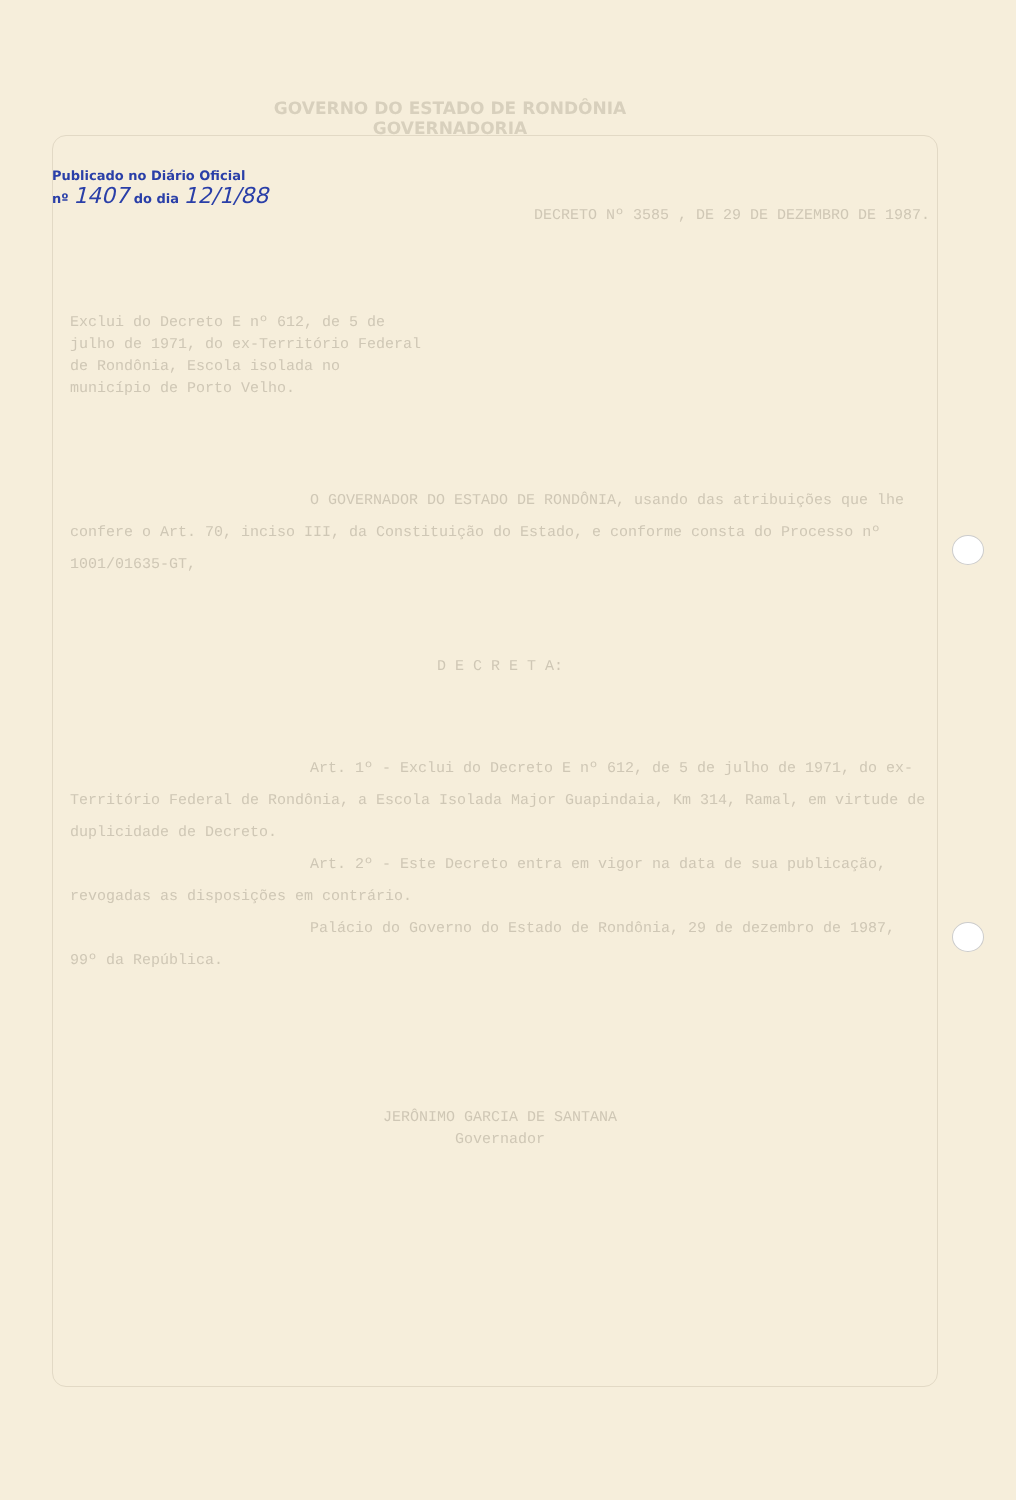GOVERNO DO ESTADO DE RONDÔNIA
GOVERNADORIA
Publicado no Diário Oficial
nº 1407 do dia 12/1/88
DECRETO Nº 3585 , DE 29 DE DEZEMBRO DE 1987.
Exclui do Decreto E nº 612, de 5 de julho de 1971, do ex-Território Federal de Rondônia, Escola isolada no município de Porto Velho.
O GOVERNADOR DO ESTADO DE RONDÔNIA, usando das atribuições que lhe confere o Art. 70, inciso III, da Constituição do Estado, e conforme consta do Processo nº 1001/01635-GT,
D E C R E T A:
Art. 1º - Exclui do Decreto E nº 612, de 5 de julho de 1971, do ex-Território Federal de Rondônia, a Escola Isolada Major Guapindaia, Km 314, Ramal, em virtude de duplicidade de Decreto.
Art. 2º - Este Decreto entra em vigor na data de sua publicação, revogadas as disposições em contrário.
Palácio do Governo do Estado de Rondônia, 29 de dezembro de 1987, 99º da República.
JERÔNIMO GARCIA DE SANTANA
Governador